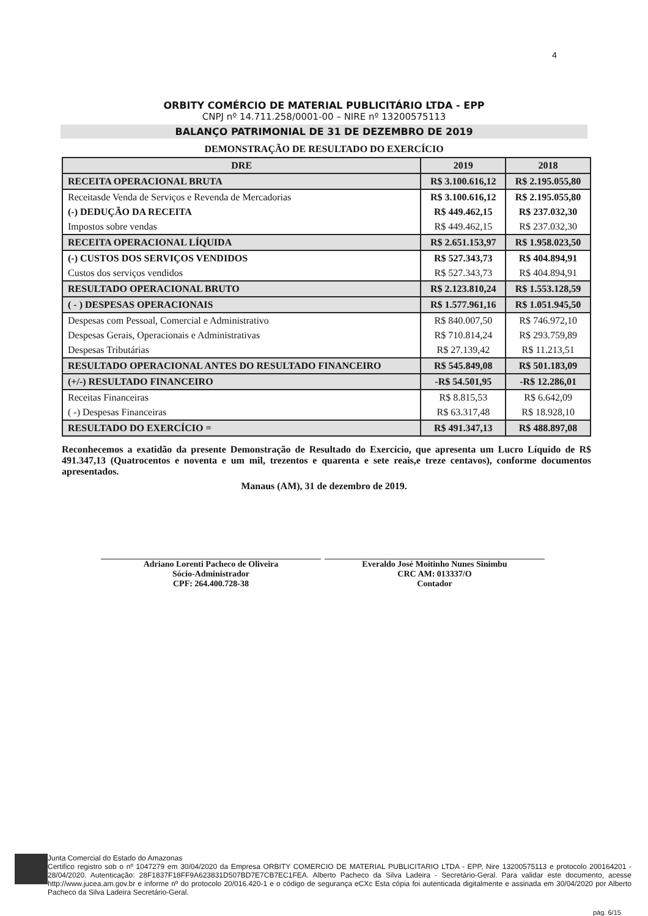4
ORBITY COMÉRCIO DE MATERIAL PUBLICITÁRIO LTDA - EPP
CNPJ nº 14.711.258/0001-00 – NIRE nº 13200575113
BALANÇO PATRIMONIAL DE 31 DE DEZEMBRO DE 2019
DEMONSTRAÇÃO DE RESULTADO DO EXERCÍCIO
| DRE | 2019 | 2018 |
| --- | --- | --- |
| RECEITA OPERACIONAL BRUTA | R$ 3.100.616,12 | R$ 2.195.055,80 |
| Receitasde Venda de Serviços e Revenda de Mercadorias | R$ 3.100.616,12 | R$ 2.195.055,80 |
| (-) DEDUÇÃO DA RECEITA | R$ 449.462,15 | R$ 237.032,30 |
| Impostos sobre vendas | R$ 449.462,15 | R$ 237.032,30 |
| RECEITA OPERACIONAL LÍQUIDA | R$ 2.651.153,97 | R$ 1.958.023,50 |
| (-) CUSTOS DOS SERVIÇOS VENDIDOS | R$ 527.343,73 | R$ 404.894,91 |
| Custos dos serviços vendidos | R$ 527.343,73 | R$ 404.894,91 |
| RESULTADO OPERACIONAL BRUTO | R$ 2.123.810,24 | R$ 1.553.128,59 |
| ( - ) DESPESAS OPERACIONAIS | R$ 1.577.961,16 | R$ 1.051.945,50 |
| Despesas com Pessoal, Comercial e Administrativo | R$ 840.007,50 | R$ 746.972,10 |
| Despesas Gerais, Operacionais e Administrativas | R$ 710.814,24 | R$ 293.759,89 |
| Despesas Tributárias | R$ 27.139,42 | R$ 11.213,51 |
| RESULTADO OPERACIONAL ANTES DO RESULTADO FINANCEIRO | R$ 545.849,08 | R$ 501.183,09 |
| (+/-) RESULTADO FINANCEIRO | -R$ 54.501,95 | -R$ 12.286,01 |
| Receitas Financeiras | R$ 8.815,53 | R$ 6.642,09 |
| ( -) Despesas Financeiras | R$ 63.317,48 | R$ 18.928,10 |
| RESULTADO DO EXERCÍCIO = | R$ 491.347,13 | R$ 488.897,08 |
Reconhecemos a exatidão da presente Demonstração de Resultado do Exercício, que apresenta um Lucro Líquido de R$ 491.347,13 (Quatrocentos e noventa e um mil, trezentos e quarenta e sete reais,e treze centavos), conforme documentos apresentados.
Manaus (AM), 31 de dezembro de 2019.
Adriano Lorenti Pacheco de Oliveira
Sócio-Administrador
CPF: 264.400.728-38
Everaldo José Moitinho Nunes Sinimbu
CRC AM: 013337/O
Contador
Junta Comercial do Estado do Amazonas
Certifico registro sob o nº 1047279 em 30/04/2020 da Empresa ORBITY COMERCIO DE MATERIAL PUBLICITARIO LTDA - EPP, Nire 13200575113 e protocolo 200164201 - 28/04/2020. Autenticação: 28F1837F18FF9A623831D507BD7E7CB7EC1FEA. Alberto Pacheco da Silva Ladeira - Secretário-Geral. Para validar este documento, acesse http://www.jucea.am.gov.br e informe nº do protocolo 20/016.420-1 e o código de segurança eCXc Esta cópia foi autenticada digitalmente e assinada em 30/04/2020 por Alberto Pacheco da Silva Ladeira Secretário-Geral.
pág. 6/15